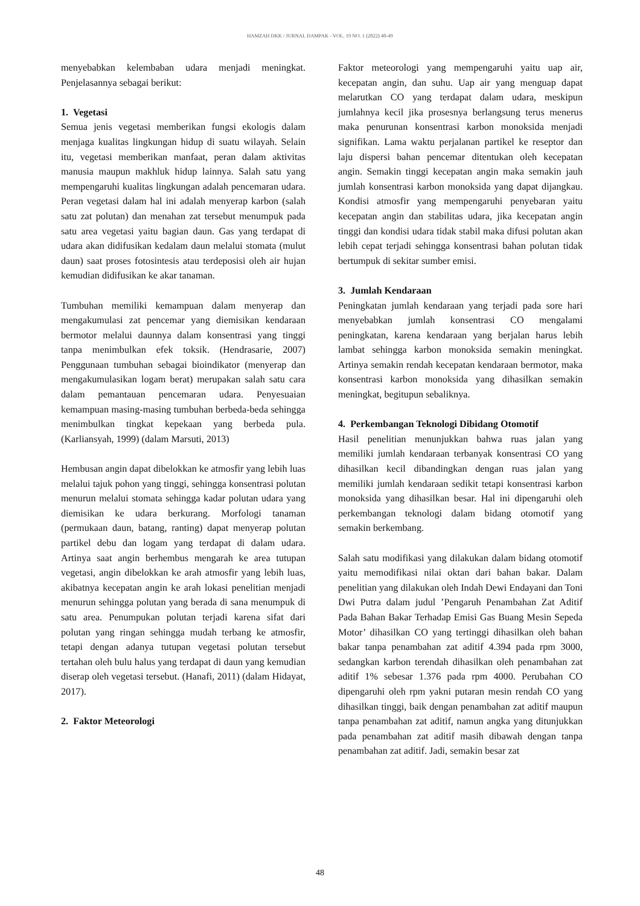HAMZAH DKK / JURNAL DAMPAK - VOL. 19 NO. 1 (2022) 40-49
menyebabkan kelembaban udara menjadi meningkat. Penjelasannya sebagai berikut:
1. Vegetasi
Semua jenis vegetasi memberikan fungsi ekologis dalam menjaga kualitas lingkungan hidup di suatu wilayah. Selain itu, vegetasi memberikan manfaat, peran dalam aktivitas manusia maupun makhluk hidup lainnya. Salah satu yang mempengaruhi kualitas lingkungan adalah pencemaran udara. Peran vegetasi dalam hal ini adalah menyerap karbon (salah satu zat polutan) dan menahan zat tersebut menumpuk pada satu area vegetasi yaitu bagian daun. Gas yang terdapat di udara akan didifusikan kedalam daun melalui stomata (mulut daun) saat proses fotosintesis atau terdeposisi oleh air hujan kemudian didifusikan ke akar tanaman.
Tumbuhan memiliki kemampuan dalam menyerap dan mengakumulasi zat pencemar yang diemisikan kendaraan bermotor melalui daunnya dalam konsentrasi yang tinggi tanpa menimbulkan efek toksik. (Hendrasarie, 2007) Penggunaan tumbuhan sebagai bioindikator (menyerap dan mengakumulasikan logam berat) merupakan salah satu cara dalam pemantauan pencemaran udara. Penyesuaian kemampuan masing-masing tumbuhan berbeda-beda sehingga menimbulkan tingkat kepekaan yang berbeda pula. (Karliansyah, 1999) (dalam Marsuti, 2013)
Hembusan angin dapat dibelokkan ke atmosfir yang lebih luas melalui tajuk pohon yang tinggi, sehingga konsentrasi polutan menurun melalui stomata sehingga kadar polutan udara yang diemisikan ke udara berkurang. Morfologi tanaman (permukaan daun, batang, ranting) dapat menyerap polutan partikel debu dan logam yang terdapat di dalam udara. Artinya saat angin berhembus mengarah ke area tutupan vegetasi, angin dibelokkan ke arah atmosfir yang lebih luas, akibatnya kecepatan angin ke arah lokasi penelitian menjadi menurun sehingga polutan yang berada di sana menumpuk di satu area. Penumpukan polutan terjadi karena sifat dari polutan yang ringan sehingga mudah terbang ke atmosfir, tetapi dengan adanya tutupan vegetasi polutan tersebut tertahan oleh bulu halus yang terdapat di daun yang kemudian diserap oleh vegetasi tersebut. (Hanafi, 2011) (dalam Hidayat, 2017).
2. Faktor Meteorologi
Faktor meteorologi yang mempengaruhi yaitu uap air, kecepatan angin, dan suhu. Uap air yang menguap dapat melarutkan CO yang terdapat dalam udara, meskipun jumlahnya kecil jika prosesnya berlangsung terus menerus maka penurunan konsentrasi karbon monoksida menjadi signifikan. Lama waktu perjalanan partikel ke reseptor dan laju dispersi bahan pencemar ditentukan oleh kecepatan angin. Semakin tinggi kecepatan angin maka semakin jauh jumlah konsentrasi karbon monoksida yang dapat dijangkau. Kondisi atmosfir yang mempengaruhi penyebaran yaitu kecepatan angin dan stabilitas udara, jika kecepatan angin tinggi dan kondisi udara tidak stabil maka difusi polutan akan lebih cepat terjadi sehingga konsentrasi bahan polutan tidak bertumpuk di sekitar sumber emisi.
3. Jumlah Kendaraan
Peningkatan jumlah kendaraan yang terjadi pada sore hari menyebabkan jumlah konsentrasi CO mengalami peningkatan, karena kendaraan yang berjalan harus lebih lambat sehingga karbon monoksida semakin meningkat. Artinya semakin rendah kecepatan kendaraan bermotor, maka konsentrasi karbon monoksida yang dihasilkan semakin meningkat, begitupun sebaliknya.
4. Perkembangan Teknologi Dibidang Otomotif
Hasil penelitian menunjukkan bahwa ruas jalan yang memiliki jumlah kendaraan terbanyak konsentrasi CO yang dihasilkan kecil dibandingkan dengan ruas jalan yang memiliki jumlah kendaraan sedikit tetapi konsentrasi karbon monoksida yang dihasilkan besar. Hal ini dipengaruhi oleh perkembangan teknologi dalam bidang otomotif yang semakin berkembang.
Salah satu modifikasi yang dilakukan dalam bidang otomotif yaitu memodifikasi nilai oktan dari bahan bakar. Dalam penelitian yang dilakukan oleh Indah Dewi Endayani dan Toni Dwi Putra dalam judul ’Pengaruh Penambahan Zat Aditif Pada Bahan Bakar Terhadap Emisi Gas Buang Mesin Sepeda Motor’ dihasilkan CO yang tertinggi dihasilkan oleh bahan bakar tanpa penambahan zat aditif 4.394 pada rpm 3000, sedangkan karbon terendah dihasilkan oleh penambahan zat aditif 1% sebesar 1.376 pada rpm 4000. Perubahan CO dipengaruhi oleh rpm yakni putaran mesin rendah CO yang dihasilkan tinggi, baik dengan penambahan zat aditif maupun tanpa penambahan zat aditif, namun angka yang ditunjukkan pada penambahan zat aditif masih dibawah dengan tanpa penambahan zat aditif. Jadi, semakin besar zat
48